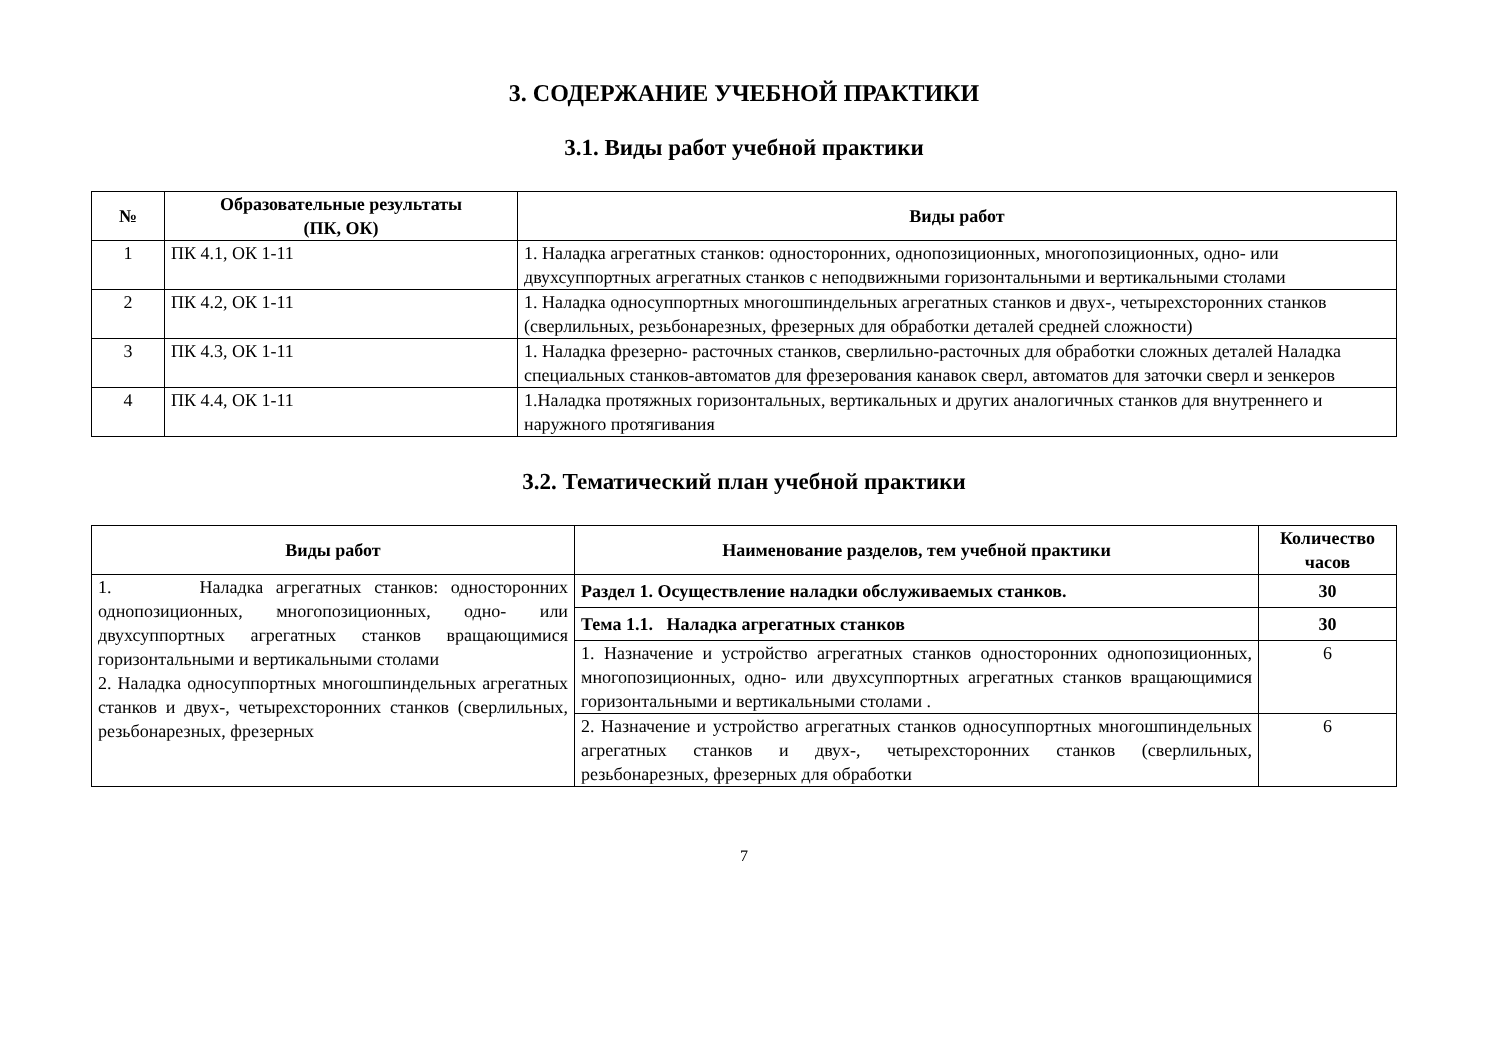3. СОДЕРЖАНИЕ УЧЕБНОЙ ПРАКТИКИ
3.1. Виды работ учебной практики
| № | Образовательные результаты (ПК, ОК) | Виды работ |
| --- | --- | --- |
| 1 | ПК 4.1, ОК 1-11 | 1. Наладка агрегатных станков: односторонних, однопозиционных, многопозиционных, одно- или двухсуппортных агрегатных станков с неподвижными горизонтальными и вертикальными столами |
| 2 | ПК 4.2, ОК 1-11 | 1. Наладка односуппортных многошпиндельных агрегатных станков и двух-, четырехсторонних станков (сверлильных, резьбонарезных, фрезерных для обработки деталей средней сложности) |
| 3 | ПК 4.3, ОК 1-11 | 1. Наладка фрезерно- расточных станков, сверлильно-расточных для обработки сложных деталей Наладка специальных станков-автоматов для фрезерования канавок сверл, автоматов для заточки сверл и зенкеров |
| 4 | ПК 4.4, ОК 1-11 | 1.Наладка протяжных горизонтальных, вертикальных и других аналогичных станков для внутреннего и наружного протягивания |
3.2. Тематический план учебной практики
| Виды работ | Наименование разделов, тем учебной практики | Количество часов |
| --- | --- | --- |
| 1. Наладка агрегатных станков: односторонних однопозиционных, многопозиционных, одно- или двухсуппортных агрегатных станков вращающимися горизонтальными и вертикальными столами 2. Наладка односуппортных многошпиндельных агрегатных станков и двух-, четырехсторонних станков (сверлильных, резьбонарезных, фрезерных | Раздел 1. Осуществление наладки обслуживаемых станков. | 30 |
| | Тема 1.1. Наладка агрегатных станков | 30 |
| | 1. Назначение и устройство агрегатных станков односторонних однопозиционных, многопозиционных, одно- или двухсуппортных агрегатных станков вращающимися горизонтальными и вертикальными столами . | 6 |
| | 2. Назначение и устройство агрегатных станков односуппортных многошпиндельных агрегатных станков и двух-, четырехсторонних станков (сверлильных, резьбонарезных, фрезерных для обработки | 6 |
7